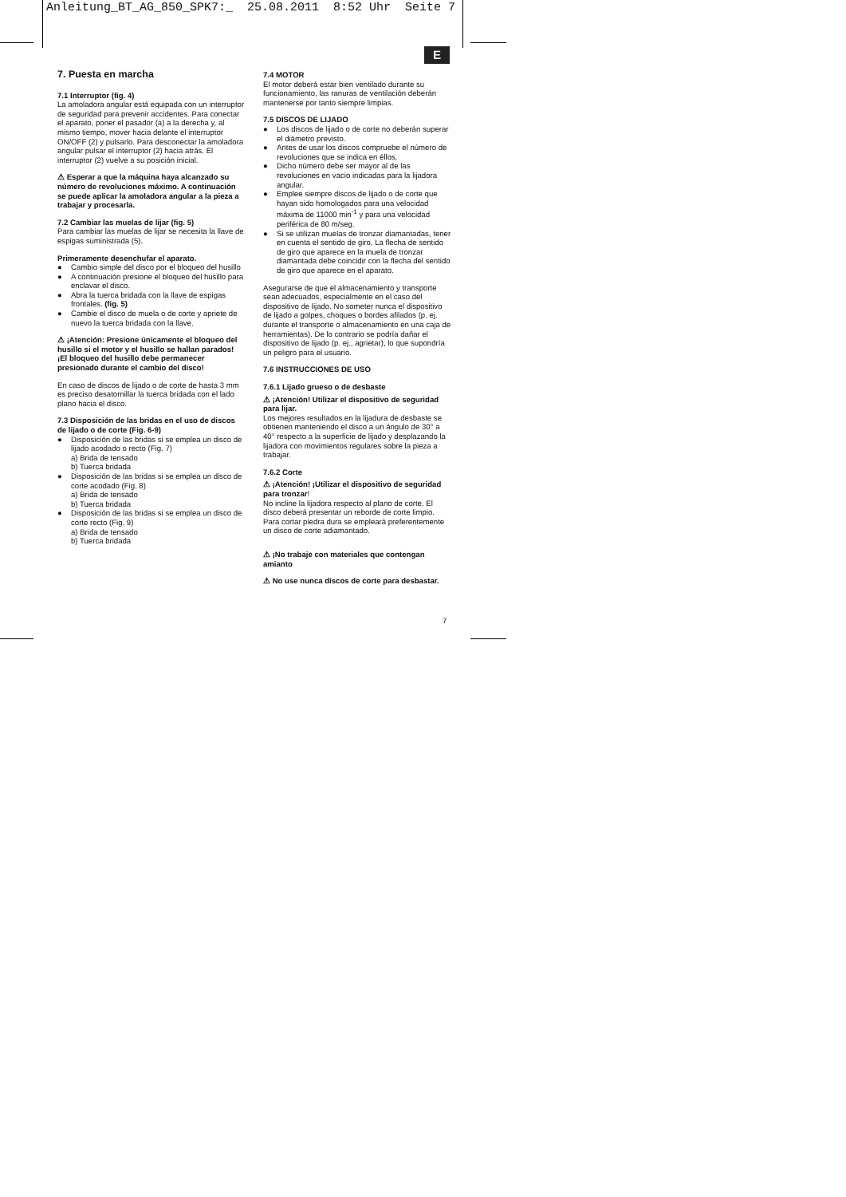Anleitung_BT_AG_850_SPK7:_ 25.08.2011 8:52 Uhr Seite 7
E
7. Puesta en marcha
7.1 Interruptor (fig. 4)
La amoladora angular está equipada con un interruptor de seguridad para prevenir accidentes. Para conectar el aparato, poner el pasador (a) a la derecha y, al mismo tiempo, mover hacia delante el interruptor ON/OFF (2) y pulsarlo. Para desconectar la amoladora angular pulsar el interruptor (2) hacia atrás. El interruptor (2) vuelve a su posición inicial.
⚠ Esperar a que la máquina haya alcanzado su número de revoluciones máximo. A continuación se puede aplicar la amoladora angular a la pieza a trabajar y procesarla.
7.2 Cambiar las muelas de lijar (fig. 5)
Para cambiar las muelas de lijar se necesita la llave de espigas suministrada (5).
Primeramente desenchufar el aparato.
● Cambio simple del disco por el bloqueo del husillo
● A continuación presione el bloqueo del husillo para enclavar el disco.
● Abra la tuerca bridada con la llave de espigas frontales. (fig. 5)
● Cambie el disco de muela o de corte y apriete de nuevo la tuerca bridada con la llave.
⚠ ¡Atención: Presione únicamente el bloqueo del husillo si el motor y el husillo se hallan parados!
¡El bloqueo del husillo debe permanecer presionado durante el cambio del disco!
En caso de discos de lijado o de corte de hasta 3 mm es preciso desatornillar la tuerca bridada con el lado plano hacia el disco.
7.3 Disposición de las bridas en el uso de discos de lijado o de corte (Fig. 6-9)
● Disposición de las bridas si se emplea un disco de lijado acodado o recto (Fig. 7)
a) Brida de tensado
b) Tuerca bridada
● Disposición de las bridas si se emplea un disco de corte acodado (Fig. 8)
a) Brida de tensado
b) Tuerca bridada
● Disposición de las bridas si se emplea un disco de corte recto (Fig. 9)
a) Brida de tensado
b) Tuerca bridada
7.4 MOTOR
El motor deberá estar bien ventilado durante su funcionamiento, las ranuras de ventilación deberán mantenerse por tanto siempre limpias.
7.5 DISCOS DE LIJADO
● Los discos de lijado o de corte no deberán superar el diámetro previsto.
● Antes de usar los discos compruebe el número de revoluciones que se indica en éllos.
● Dicho número debe ser mayor al de las revoluciones en vacio indicadas para la lijadora angular.
● Emplee siempre discos de lijado o de corte que hayan sido homologados para una velocidad máxima de 11000 min<sup>-1</sup> y para una velocidad periférica de 80 m/seg.
● Si se utilizan muelas de tronzar diamantadas, tener en cuenta el sentido de giro. La flecha de sentido de giro que aparece en la muela de tronzar diamantada debe coincidir con la flecha del sentido de giro que aparece en el aparato.
Asegurarse de que el almacenamiento y transporte sean adecuados, especialmente en el caso del dispositivo de lijado. No someter nunca el dispositivo de lijado a golpes, choques o bordes afilados (p. ej. durante el transporte o almacenamiento en una caja de herramientas). De lo contrario se podría dañar el dispositivo de lijado (p. ej., agrietar), lo que supondría un peligro para el usuario.
7.6 INSTRUCCIONES DE USO
7.6.1 Lijado grueso o de desbaste
⚠ ¡Atención! Utilizar el dispositivo de seguridad para lijar.
Los mejores resultados en la lijadura de desbaste se obtienen manteniendo el disco a un ángulo de 30° a 40° respecto a la superficie de lijado y desplazando la lijadora con movimientos regulares sobre la pieza a trabajar.
7.6.2 Corte
⚠ ¡Atención! ¡Utilizar el dispositivo de seguridad para tronzar!
No incline la lijadora respecto al plano de corte. El disco deberá presentar un reborde de corte limpio. Para cortar piedra dura se empleará preferentemente un disco de corte adiamantado.
⚠ ¡No trabaje con materiales que contengan amianto
⚠ No use nunca discos de corte para desbastar.
7